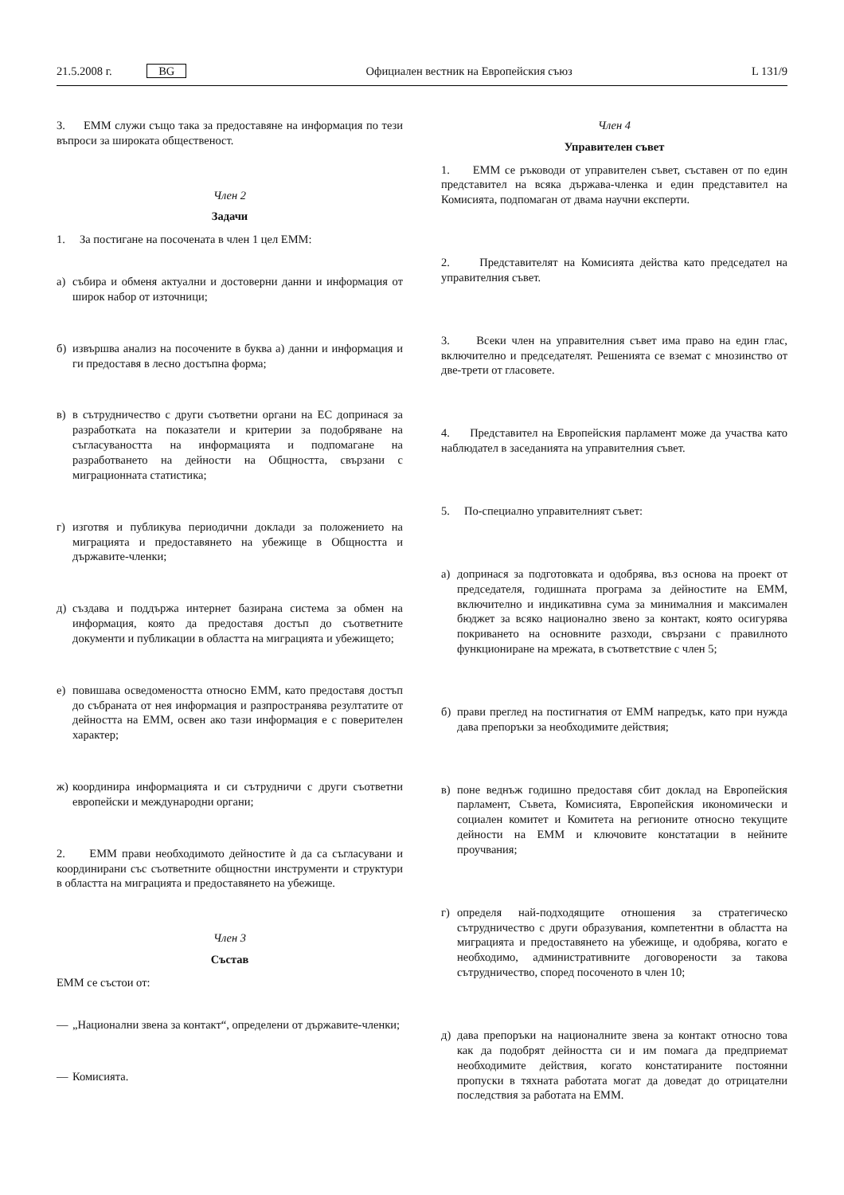21.5.2008 г. BG Официален вестник на Европейския съюз L 131/9
3. ЕММ служи също така за предоставяне на информация по тези въпроси за широката общественост.
Член 2
Задачи
1. За постигане на посочената в член 1 цел ЕММ:
а) събира и обменя актуални и достоверни данни и информация от широк набор от източници;
б) извършва анализ на посочените в буква а) данни и информация и ги предоставя в лесно достъпна форма;
в) в сътрудничество с други съответни органи на ЕС допринася за разработката на показатели и критерии за подобряване на съгласуваността на информацията и подпомагане на разработването на дейности на Общността, свързани с миграционната статистика;
г) изготвя и публикува периодични доклади за положението на миграцията и предоставянето на убежище в Общността и държавите-членки;
д) създава и поддържа интернет базирана система за обмен на информация, която да предоставя достъп до съответните документи и публикации в областта на миграцията и убежището;
е) повишава осведомеността относно ЕММ, като предоставя достъп до събраната от нея информация и разпространява резултатите от дейността на ЕММ, освен ако тази информация е с поверителен характер;
ж) координира информацията и си сътрудничи с други съответни европейски и международни органи;
2. ЕММ прави необходимото дейностите ѝ да са съгласувани и координирани със съответните общностни инструменти и структури в областта на миграцията и предоставянето на убежище.
Член 3
Състав
ЕММ се състои от:
— „Национални звена за контакт“, определени от държавите-членки;
— Комисията.
Член 4
Управителен съвет
1. ЕММ се ръководи от управителен съвет, съставен от по един представител на всяка държава-членка и един представител на Комисията, подпомаган от двама научни експерти.
2. Представителят на Комисията действа като председател на управителния съвет.
3. Всеки член на управителния съвет има право на един глас, включително и председателят. Решенията се вземат с мнозинство от две-трети от гласовете.
4. Представител на Европейския парламент може да участва като наблюдател в заседанията на управителния съвет.
5. По-специално управителният съвет:
а) допринася за подготовката и одобрява, въз основа на проект от председателя, годишната програма за дейностите на ЕММ, включително и индикативна сума за минималния и максимален бюджет за всяко национално звено за контакт, която осигурява покриването на основните разходи, свързани с правилното функциониране на мрежата, в съответствие с член 5;
б) прави преглед на постигнатия от ЕММ напредък, като при нужда дава препоръки за необходимите действия;
в) поне веднъж годишно предоставя сбит доклад на Европейския парламент, Съвета, Комисията, Европейския икономически и социален комитет и Комитета на регионите относно текущите дейности на ЕММ и ключовите констатации в нейните проучвания;
г) определя най-подходящите отношения за стратегическо сътрудничество с други образувания, компетентни в областта на миграцията и предоставянето на убежище, и одобрява, когато е необходимо, административните договорености за такова сътрудничество, според посоченото в член 10;
д) дава препоръки на националните звена за контакт относно това как да подобрят дейността си и им помага да предприемат необходимите действия, когато констатираните постоянни пропуски в тяхната работата могат да доведат до отрицателни последствия за работата на ЕММ.